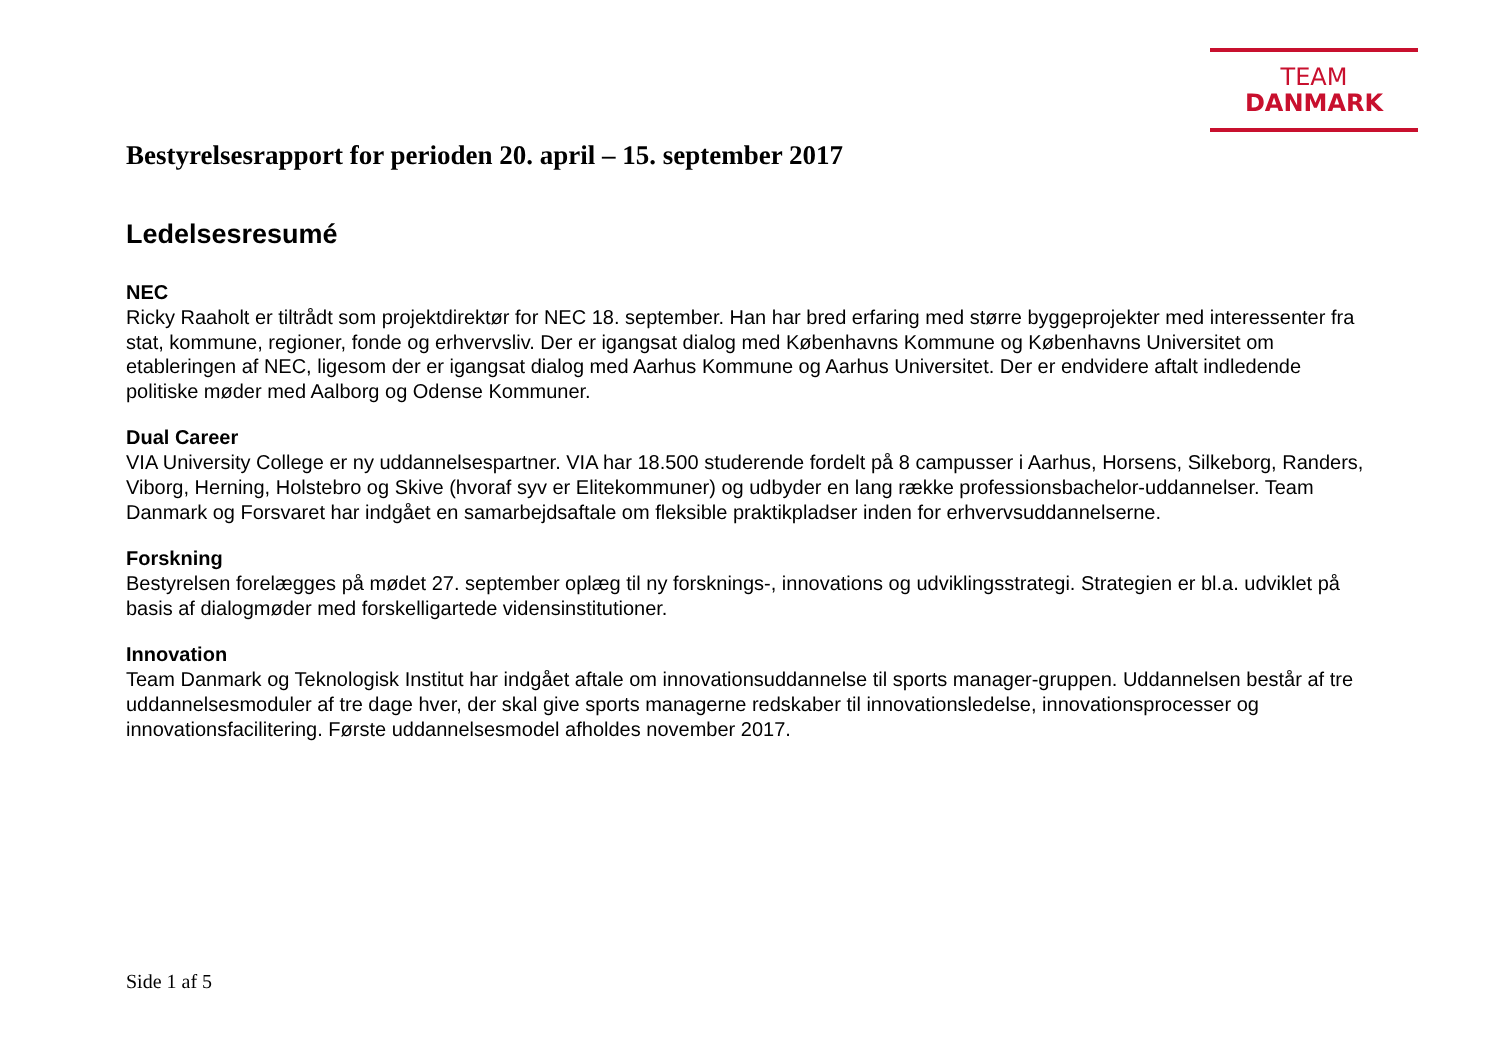TEAM DANMARK
Bestyrelsesrapport for perioden 20. april – 15. september 2017
Ledelsesresumé
NEC
Ricky Raaholt er tiltrådt som projektdirektør for NEC 18. september. Han har bred erfaring med større byggeprojekter med interessenter fra stat, kommune, regioner, fonde og erhvervsliv. Der er igangsat dialog med Københavns Kommune og Københavns Universitet om etableringen af NEC, ligesom der er igangsat dialog med Aarhus Kommune og Aarhus Universitet. Der er endvidere aftalt indledende politiske møder med Aalborg og Odense Kommuner.
Dual Career
VIA University College er ny uddannelsespartner. VIA har 18.500 studerende fordelt på 8 campusser i Aarhus, Horsens, Silkeborg, Randers, Viborg, Herning, Holstebro og Skive (hvoraf syv er Elitekommuner) og udbyder en lang række professionsbachelor-uddannelser. Team Danmark og Forsvaret har indgået en samarbejdsaftale om fleksible praktikpladser inden for erhvervsuddannelserne.
Forskning
Bestyrelsen forelægges på mødet 27. september oplæg til ny forsknings-, innovations og udviklingsstrategi. Strategien er bl.a. udviklet på basis af dialogmøder med forskelligartede vidensinstitutioner.
Innovation
Team Danmark og Teknologisk Institut har indgået aftale om innovationsuddannelse til sports manager-gruppen. Uddannelsen består af tre uddannelsesmoduler af tre dage hver, der skal give sports managerne redskaber til innovationsledelse, innovationsprocesser og innovationsfacilitering. Første uddannelsesmodel afholdes november 2017.
Side 1 af 5